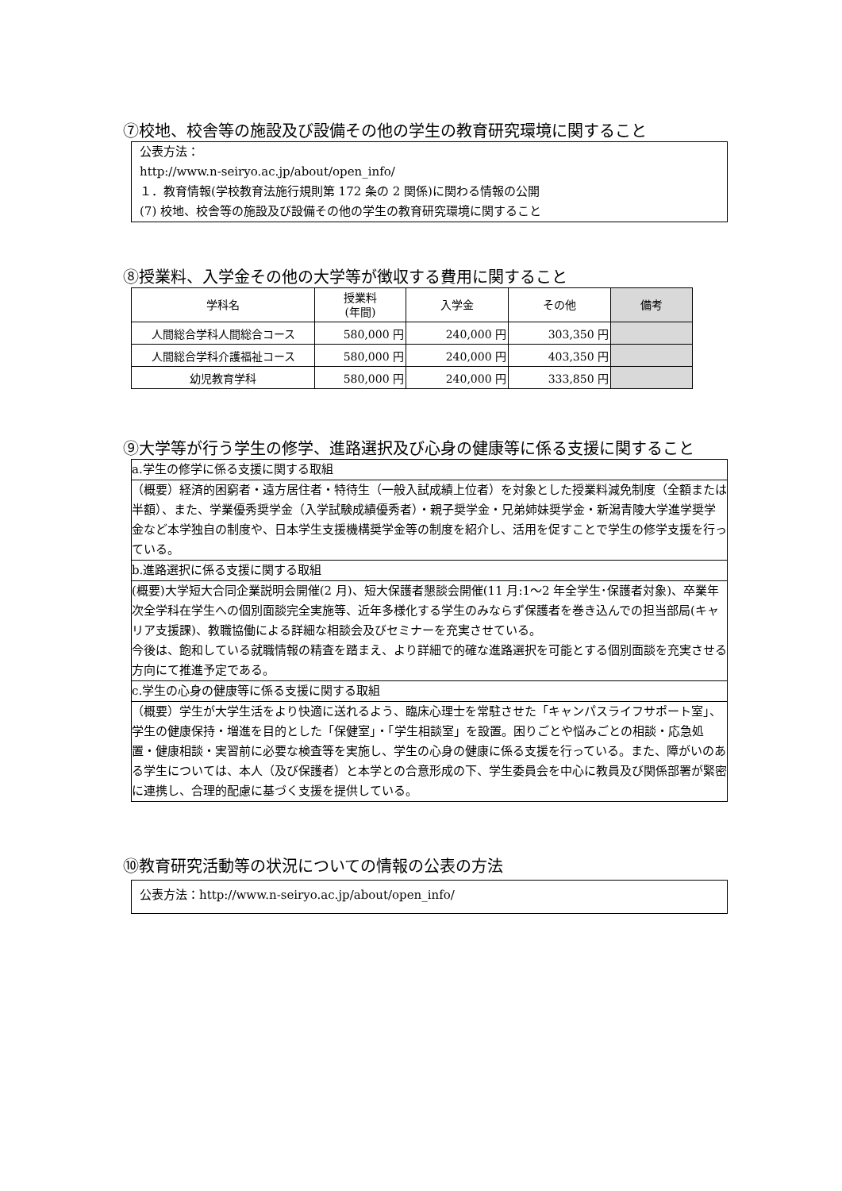⑦校地、校舎等の施設及び設備その他の学生の教育研究環境に関すること
公表方法：
http://www.n-seiryo.ac.jp/about/open_info/
１．教育情報(学校教育法施行規則第 172 条の 2 関係)に関わる情報の公開
(7) 校地、校舎等の施設及び設備その他の学生の教育研究環境に関すること
⑧授業料、入学金その他の大学等が徴収する費用に関すること
| 学科名 | 授業料 (年間) | 入学金 | その他 | 備考 |
| --- | --- | --- | --- | --- |
| 人間総合学科人間総合コース | 580,000 円 | 240,000 円 | 303,350 円 | |
| 人間総合学科介護福祉コース | 580,000 円 | 240,000 円 | 403,350 円 | |
| 幼児教育学科 | 580,000 円 | 240,000 円 | 333,850 円 | |
⑨大学等が行う学生の修学、進路選択及び心身の健康等に係る支援に関すること
a.学生の修学に係る支援に関する取組
（概要）経済的困窮者・遠方居住者・特待生（一般入試成績上位者）を対象とした授業料減免制度（全額または半額）、また、学業優秀奨学金（入学試験成績優秀者）・親子奨学金・兄弟姉妹奨学金・新潟青陵大学進学奨学金など本学独自の制度や、日本学生支援機構奨学金等の制度を紹介し、活用を促すことで学生の修学支援を行っている。
b.進路選択に係る支援に関する取組
(概要)大学短大合同企業説明会開催(2 月)、短大保護者懇談会開催(11 月:1～2 年全学生･保護者対象)、卒業年次全学科在学生への個別面談完全実施等、近年多様化する学生のみならず保護者を巻き込んでの担当部局(キャリア支援課)、教職協働による詳細な相談会及びセミナーを充実させている。
今後は、飽和している就職情報の精査を踏まえ、より詳細で的確な進路選択を可能とする個別面談を充実させる方向にて推進予定である。
c.学生の心身の健康等に係る支援に関する取組
（概要）学生が大学生活をより快適に送れるよう、臨床心理士を常駐させた「キャンパスライフサポート室」、学生の健康保持・増進を目的とした「保健室」・「学生相談室」を設置。困りごとや悩みごとの相談・応急処置・健康相談・実習前に必要な検査等を実施し、学生の心身の健康に係る支援を行っている。また、障がいのある学生については、本人（及び保護者）と本学との合意形成の下、学生委員会を中心に教員及び関係部署が緊密に連携し、合理的配慮に基づく支援を提供している。
⑩教育研究活動等の状況についての情報の公表の方法
公表方法：http://www.n-seiryo.ac.jp/about/open_info/